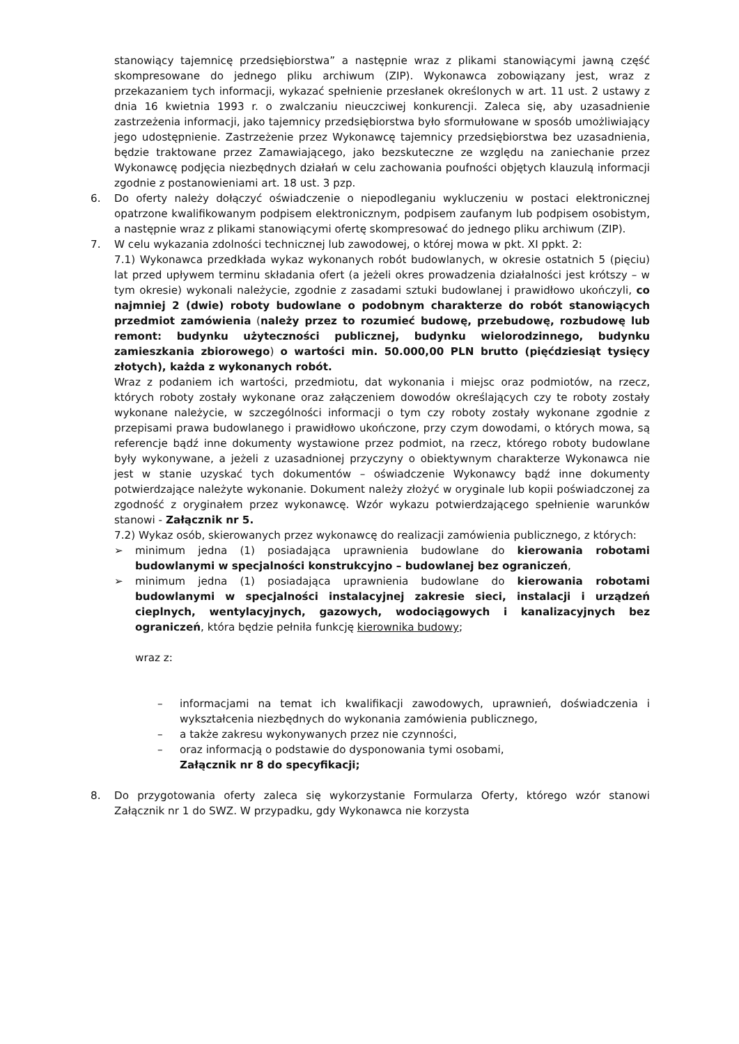stanowiący tajemnicę przedsiębiorstwa” a następnie wraz z plikami stanowiącymi jawną część skompresowane do jednego pliku archiwum (ZIP). Wykonawca zobowiązany jest, wraz z przekazaniem tych informacji, wykazać spełnienie przesłanek określonych w art. 11 ust. 2 ustawy z dnia 16 kwietnia 1993 r. o zwalczaniu nieuczciwej konkurencji. Zaleca się, aby uzasadnienie zastrzeżenia informacji, jako tajemnicy przedsiębiorstwa było sformułowane w sposób umożliwiający jego udostępnienie. Zastrzeżenie przez Wykonawcę tajemnicy przedsiębiorstwa bez uzasadnienia, będzie traktowane przez Zamawiającego, jako bezskuteczne ze względu na zaniechanie przez Wykonawcę podjęcia niezbędnych działań w celu zachowania poufności objętych klauzulą informacji zgodnie z postanowieniami art. 18 ust. 3 pzp.
6. Do oferty należy dołączyć oświadczenie o niepodleganiu wykluczeniu w postaci elektronicznej opatrzone kwalifikowanym podpisem elektronicznym, podpisem zaufanym lub podpisem osobistym, a następnie wraz z plikami stanowiącymi ofertę skompresować do jednego pliku archiwum (ZIP).
7. W celu wykazania zdolności technicznej lub zawodowej, o której mowa w pkt. XI ppkt. 2:
7.1) Wykonawca przedkłada wykaz wykonanych robót budowlanych, w okresie ostatnich 5 (pięciu) lat przed upływem terminu składania ofert (a jeżeli okres prowadzenia działalności jest krótszy – w tym okresie) wykonali należycie, zgodnie z zasadami sztuki budowlanej i prawidłowo ukończyli, co najmniej 2 (dwie) roboty budowlane o podobnym charakterze do robót stanowiących przedmiot zamówienia (należy przez to rozumieć budowę, przebudowę, rozbudowę lub remont: budynku użyteczności publicznej, budynku wielorodzinnego, budynku zamieszkania zbiorowego) o wartości min. 50.000,00 PLN brutto (pięćdziesiąt tysięcy złotych), każda z wykonanych robót.
Wraz z podaniem ich wartości, przedmiotu, dat wykonania i miejsc oraz podmiotów, na rzecz, których roboty zostały wykonane oraz załączeniem dowodów określających czy te roboty zostały wykonane należycie, w szczególności informacji o tym czy roboty zostały wykonane zgodnie z przepisami prawa budowlanego i prawidłowo ukończone, przy czym dowodami, o których mowa, są referencje bądź inne dokumenty wystawione przez podmiot, na rzecz, którego roboty budowlane były wykonywane, a jeżeli z uzasadnionej przyczyny o obiektywnym charakterze Wykonawca nie jest w stanie uzyskać tych dokumentów – oświadczenie Wykonawcy bądź inne dokumenty potwierdzające należyte wykonanie. Dokument należy złożyć w oryginale lub kopii poświadczonej za zgodność z oryginałem przez wykonawcę. Wzór wykazu potwierdzającego spełnienie warunków stanowi - Załącznik nr 5.
7.2) Wykaz osób, skierowanych przez wykonawcę do realizacji zamówienia publicznego, z których:
➢ minimum jedna (1) posiadająca uprawnienia budowlane do kierowania robotami budowlanymi w specjalności konstrukcyjno – budowlanej bez ograniczeń,
➢ minimum jedna (1) posiadająca uprawnienia budowlane do kierowania robotami budowlanymi w specjalności instalacyjnej zakresie sieci, instalacji i urządzeń cieplnych, wentylacyjnych, gazowych, wodociągowych i kanalizacyjnych bez ograniczeń, która będzie pełniła funkcję kierownika budowy;
wraz z:
– informacjami na temat ich kwalifikacji zawodowych, uprawnień, doświadczenia i wykształcenia niezbędnych do wykonania zamówienia publicznego,
– a także zakresu wykonywanych przez nie czynności,
– oraz informacją o podstawie do dysponowania tymi osobami,
Załącznik nr 8 do specyfikacji;
8. Do przygotowania oferty zaleca się wykorzystanie Formularza Oferty, którego wzór stanowi Załącznik nr 1 do SWZ. W przypadku, gdy Wykonawca nie korzysta